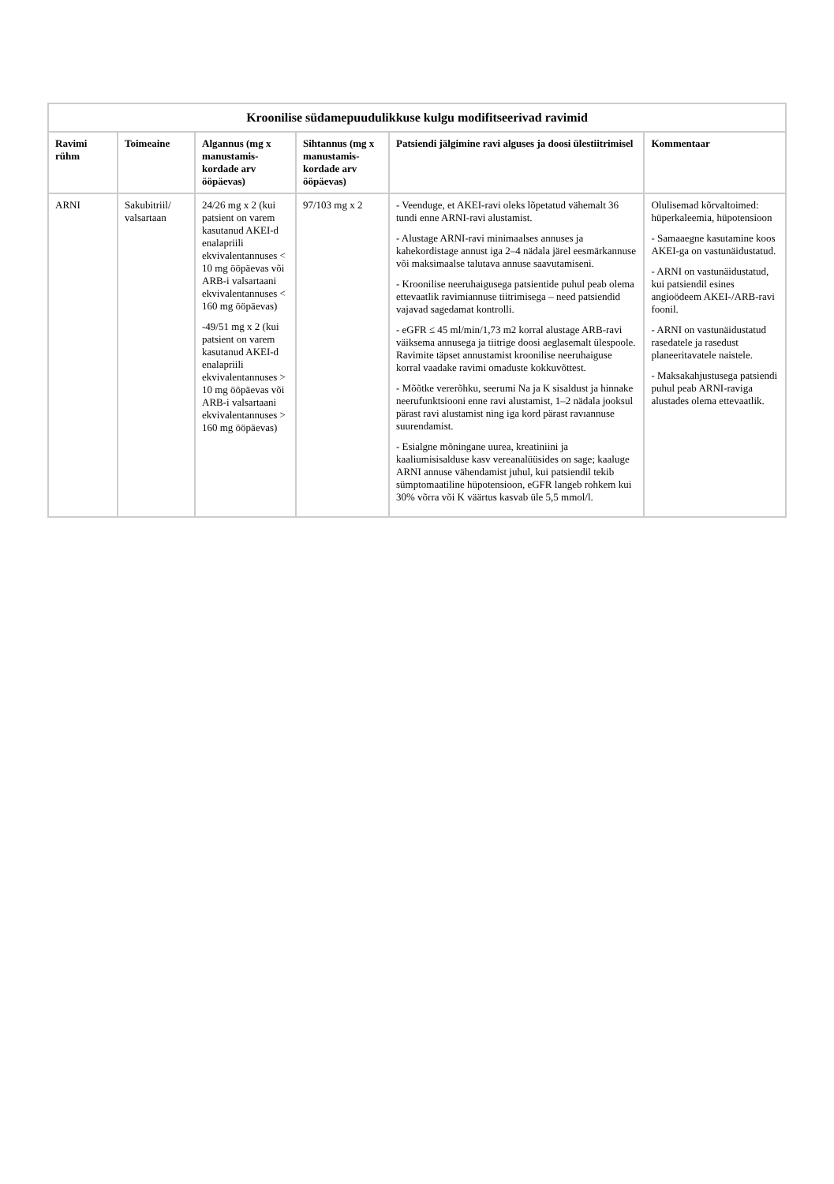Kroonilise südamepuudulikkuse kulgu modifitseerivad ravimid
| Ravimi rühm | Toimeaine | Algannus (mg x manustamis-kordade arv ööpäevas) | Sihtannus (mg x manustamis-kordade arv ööpäevas) | Patsiendi jälgimine ravi alguses ja doosi ülestiitrimisel | Kommentaar |
| --- | --- | --- | --- | --- | --- |
| ARNI | Sakubitriil/ valsartaan | 24/26 mg x 2 (kui patsient on varem kasutanud AKEI-d enalapriili ekvivalentannuses < 10 mg ööpäevas või ARB-i valsartaani ekvivalentannuses < 160 mg ööpäevas) -49/51 mg x 2 (kui patsient on varem kasutanud AKEI-d enalapriili ekvivalentannuses > 10 mg ööpäevas või ARB-i valsartaani ekvivalentannuses > 160 mg ööpäevas) | 97/103 mg x 2 | - Veenduge, et AKEI-ravi oleks lõpetatud vähemalt 36 tundi enne ARNI-ravi alustamist. - Alustage ARNI-ravi minimaalses annuses ja kahekordistage annust iga 2–4 nädala järel eesmärkannuse või maksimaalse talutava annuse saavutamiseni. - Kroonilise neeruhaigusega patsientide puhul peab olema ettevaatlik ravimiannuse tiitrimisega – need patsiendid vajavad sagedamat kontrolli. - eGFR ≤ 45 ml/min/1,73 m2 korral alustage ARB-ravi väiksema annusega ja tiitrige doosi aeglasemalt ülespoole. Ravimite täpset annustamist kroonilise neeruhaiguse korral vaadake ravimi omaduste kokkuvõttest. - Mõõtke vererõhku, seerumi Na ja K sisaldust ja hinnake neerufunktsiooni enne ravi alustamist, 1–2 nädala jooksul pärast ravi alustamist ning iga kord pärast ravıannuse suurendamist. - Esialgne mõningane uurea, kreatiniini ja kaaliumisisalduse kasv vereanalüüsides on sage; kaaluge ARNI annuse vähendamist juhul, kui patsiendil tekib sümptomaatiline hüpotensioon, eGFR langeb rohkem kui 30% võrra või K väärtus kasvab üle 5,5 mmol/l. | Olulisemad kõrvaltoimed: hüperkaleemia, hüpotensioon - Samaaegne kasutamine koos AKEI-ga on vastunäidustatud. - ARNI on vastunäidustatud, kui patsiendil esines angioödeem AKEI-/ARB-ravi foonil. - ARNI on vastunäidustatud rasedatele ja rasedust planeeritavatele naistele. - Maksakahjustusega patsiendi puhul peab ARNI-raviga alustades olema ettevaatlik. |